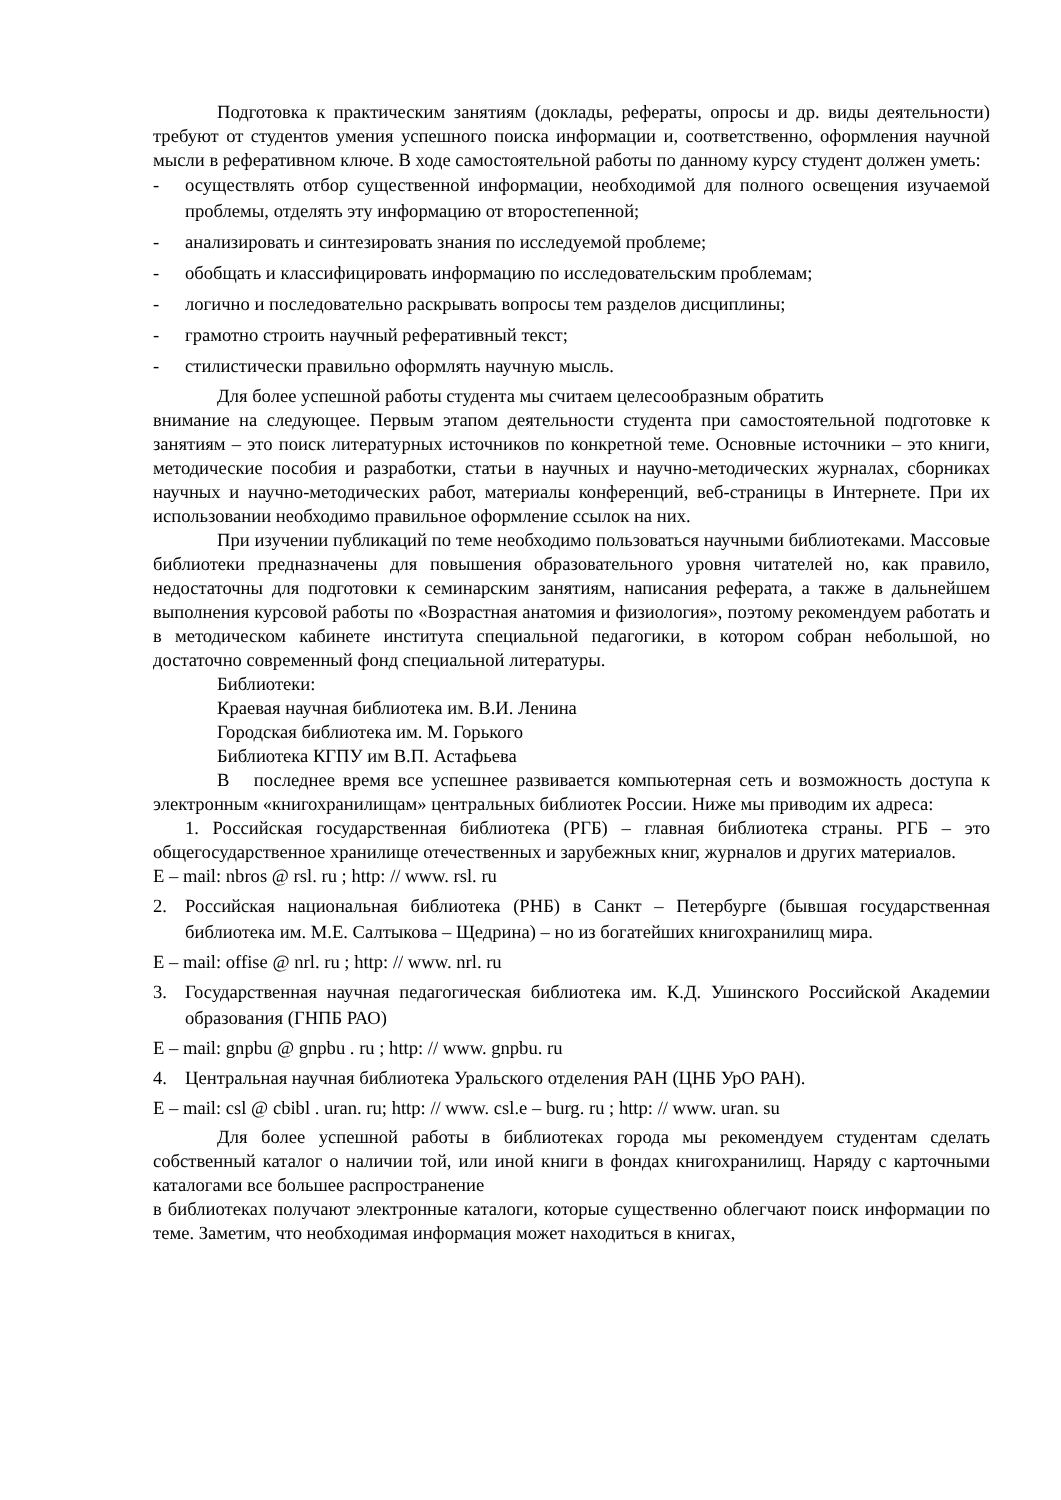Подготовка к практическим занятиям (доклады, рефераты, опросы и др. виды деятельности) требуют от студентов умения успешного поиска информации и, соответственно, оформления научной мысли в реферативном ключе. В ходе самостоятельной работы по данному курсу студент должен уметь:
- осуществлять отбор существенной информации, необходимой для полного освещения изучаемой проблемы, отделять эту информацию от второстепенной;
- анализировать и синтезировать знания по исследуемой проблеме;
- обобщать и классифицировать информацию по исследовательским проблемам;
- логично и последовательно раскрывать вопросы тем разделов дисциплины;
- грамотно строить научный реферативный текст;
- стилистически правильно оформлять научную мысль.
Для более успешной работы студента мы считаем целесообразным обратить
внимание на следующее. Первым этапом деятельности студента при самостоятельной подготовке к занятиям – это поиск литературных источников по конкретной теме. Основные источники – это книги, методические пособия и разработки, статьи в научных и научно-методических журналах, сборниках научных и научно-методических работ, материалы конференций, веб-страницы в Интернете. При их использовании необходимо правильное оформление ссылок на них.
При изучении публикаций по теме необходимо пользоваться научными библиотеками. Массовые библиотеки предназначены для повышения образовательного уровня читателей но, как правило, недостаточны для подготовки к семинарским занятиям, написания реферата, а также в дальнейшем выполнения курсовой работы по «Возрастная анатомия и физиология», поэтому рекомендуем работать и в методическом кабинете института специальной педагогики, в котором собран небольшой, но достаточно современный фонд специальной литературы.
Библиотеки:
Краевая научная библиотека им. В.И. Ленина
Городская библиотека им. М. Горького
Библиотека КГПУ им В.П. Астафьева
В последнее время все успешнее развивается компьютерная сеть и возможность доступа к электронным «книгохранилищам» центральных библиотек России. Ниже мы приводим их адреса:
1. Российская государственная библиотека (РГБ) – главная библиотека страны. РГБ – это общегосударственное хранилище отечественных и зарубежных книг, журналов и других материалов.
E – mail: nbros @ rsl. ru ; http: // www. rsl. ru
2. Российская национальная библиотека (РНБ) в Санкт – Петербурге (бывшая государственная библиотека им. М.Е. Салтыкова – Щедрина) – но из богатейших книгохранилищ мира.
E – mail: offise @ nrl. ru ; http: // www. nrl. ru
3. Государственная научная педагогическая библиотека им. К.Д. Ушинского Российской Академии образования (ГНПБ РАО)
E – mail: gnpbu @ gnpbu . ru ; http: // www. gnpbu. ru
4. Центральная научная библиотека Уральского отделения РАН (ЦНБ УрО РАН).
E – mail: csl @ cbibl . uran. ru; http: // www. csl.e – burg. ru ; http: // www. uran. su
Для более успешной работы в библиотеках города мы рекомендуем студентам сделать собственный каталог о наличии той, или иной книги в фондах книгохранилищ. Наряду с карточными каталогами все большее распространение
в библиотеках получают электронные каталоги, которые существенно облегчают поиск информации по теме. Заметим, что необходимая информация может находиться в книгах,